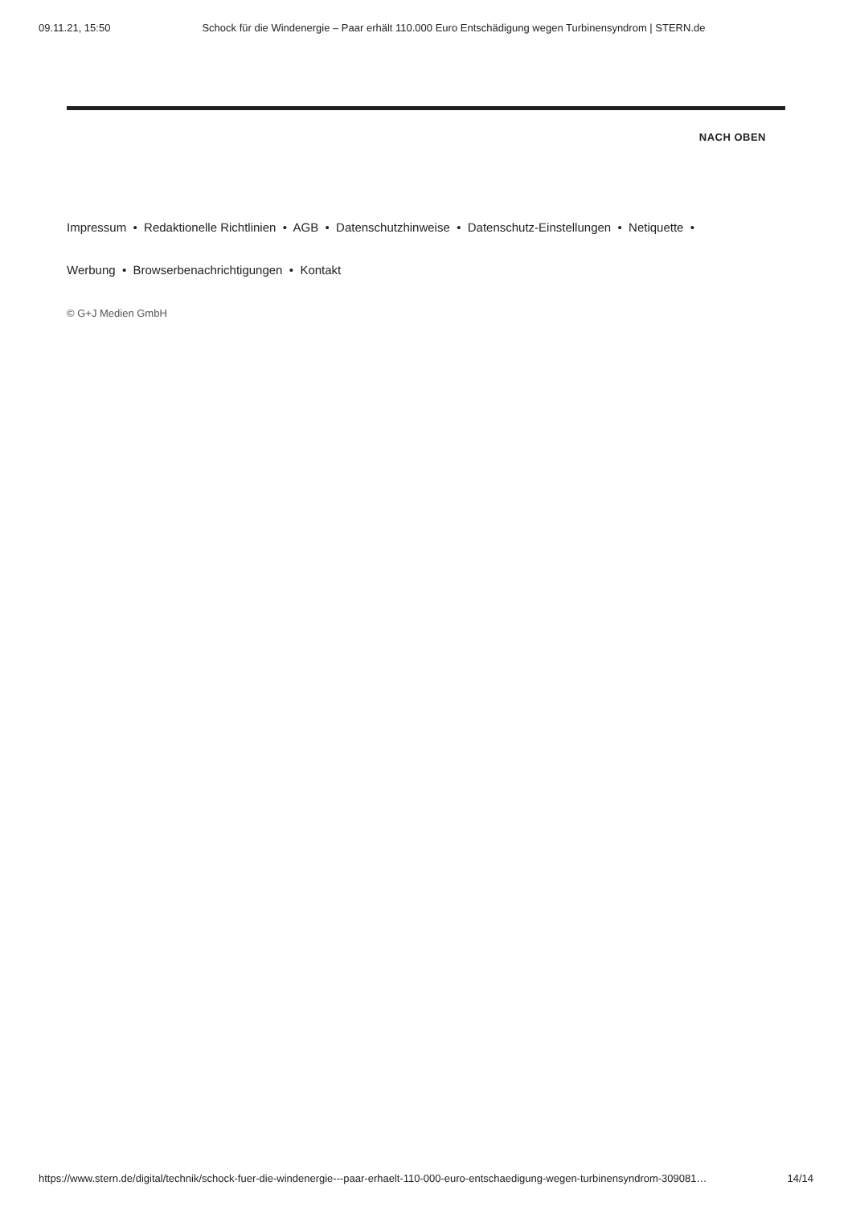09.11.21, 15:50 Schock für die Windenergie – Paar erhält 110.000 Euro Entschädigung wegen Turbinensyndrom | STERN.de
NACH OBEN
Impressum • Redaktionelle Richtlinien • AGB • Datenschutzhinweise • Datenschutz-Einstellungen • Netiquette •
Werbung • Browserbenachrichtigungen • Kontakt
© G+J Medien GmbH
https://www.stern.de/digital/technik/schock-fuer-die-windenergie---paar-erhaelt-110-000-euro-entschaedigung-wegen-turbinensyndrom-309081… 14/14